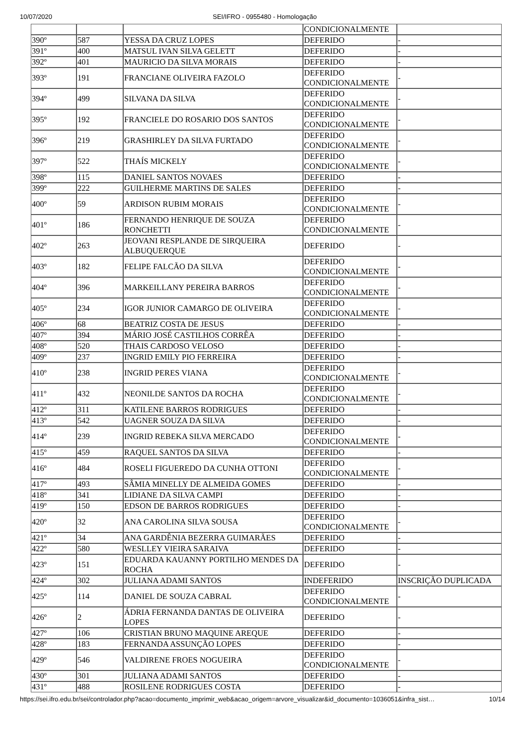10/07/2020 SEI/IFRO - 0955480 - Homologação
| | | | CONDICIONALMENTE | |
| 390º | 587 | YESSA DA CRUZ LOPES | DEFERIDO | - |
| 391º | 400 | MATSUL IVAN SILVA GELETT | DEFERIDO | - |
| 392º | 401 | MAURICIO DA SILVA MORAIS | DEFERIDO | - |
| 393º | 191 | FRANCIANE OLIVEIRA FAZOLO | DEFERIDO CONDICIONALMENTE | - |
| 394º | 499 | SILVANA DA SILVA | DEFERIDO CONDICIONALMENTE | - |
| 395º | 192 | FRANCIELE DO ROSARIO DOS SANTOS | DEFERIDO CONDICIONALMENTE | - |
| 396º | 219 | GRASHIRLEY DA SILVA FURTADO | DEFERIDO CONDICIONALMENTE | - |
| 397º | 522 | THAÍS MICKELY | DEFERIDO CONDICIONALMENTE | - |
| 398º | 115 | DANIEL SANTOS NOVAES | DEFERIDO | - |
| 399º | 222 | GUILHERME MARTINS DE SALES | DEFERIDO | - |
| 400º | 59 | ARDISON RUBIM MORAIS | DEFERIDO CONDICIONALMENTE | - |
| 401º | 186 | FERNANDO HENRIQUE DE SOUZA RONCHETTI | DEFERIDO CONDICIONALMENTE | - |
| 402º | 263 | JEOVANI RESPLANDE DE SIRQUEIRA ALBUQUERQUE | DEFERIDO | - |
| 403º | 182 | FELIPE FALCÃO DA SILVA | DEFERIDO CONDICIONALMENTE | - |
| 404º | 396 | MARKEILLANY PEREIRA BARROS | DEFERIDO CONDICIONALMENTE | - |
| 405º | 234 | IGOR JUNIOR CAMARGO DE OLIVEIRA | DEFERIDO CONDICIONALMENTE | - |
| 406º | 68 | BEATRIZ COSTA DE JESUS | DEFERIDO | - |
| 407º | 394 | MÁRIO JOSÉ CASTILHOS CORRÊA | DEFERIDO | - |
| 408º | 520 | THAIS CARDOSO VELOSO | DEFERIDO | - |
| 409º | 237 | INGRID EMILY PIO FERREIRA | DEFERIDO | - |
| 410º | 238 | INGRID PERES VIANA | DEFERIDO CONDICIONALMENTE | - |
| 411º | 432 | NEONILDE SANTOS DA ROCHA | DEFERIDO CONDICIONALMENTE | - |
| 412º | 311 | KATILENE BARROS RODRIGUES | DEFERIDO | - |
| 413º | 542 | UAGNER SOUZA DA SILVA | DEFERIDO | - |
| 414º | 239 | INGRID REBEKA SILVA MERCADO | DEFERIDO CONDICIONALMENTE | - |
| 415º | 459 | RAQUEL SANTOS DA SILVA | DEFERIDO | - |
| 416º | 484 | ROSELI FIGUEREDO DA CUNHA OTTONI | DEFERIDO CONDICIONALMENTE | - |
| 417º | 493 | SÂMIA MINELLY DE ALMEIDA GOMES | DEFERIDO | - |
| 418º | 341 | LIDIANE DA SILVA CAMPI | DEFERIDO | - |
| 419º | 150 | EDSON DE BARROS RODRIGUES | DEFERIDO | - |
| 420º | 32 | ANA CAROLINA SILVA SOUSA | DEFERIDO CONDICIONALMENTE | - |
| 421º | 34 | ANA GARDÊNIA BEZERRA GUIMARÃES | DEFERIDO | - |
| 422º | 580 | WESLLEY VIEIRA SARAIVA | DEFERIDO | - |
| 423º | 151 | EDUARDA KAUANNY PORTILHO MENDES DA ROCHA | DEFERIDO | - |
| 424º | 302 | JULIANA ADAMI SANTOS | INDEFERIDO | INSCRIÇÃO DUPLICADA |
| 425º | 114 | DANIEL DE SOUZA CABRAL | DEFERIDO CONDICIONALMENTE | - |
| 426º | 2 | ÁDRIA FERNANDA DANTAS DE OLIVEIRA LOPES | DEFERIDO | - |
| 427º | 106 | CRISTIAN BRUNO MAQUINE AREQUE | DEFERIDO | - |
| 428º | 183 | FERNANDA ASSUNÇÃO LOPES | DEFERIDO | - |
| 429º | 546 | VALDIRENE FROES NOGUEIRA | DEFERIDO CONDICIONALMENTE | - |
| 430º | 301 | JULIANA ADAMI SANTOS | DEFERIDO | - |
| 431º | 488 | ROSILENE RODRIGUES COSTA | DEFERIDO | - |
https://sei.ifro.edu.br/sei/controlador.php?acao=documento_imprimir_web&acao_origem=arvore_visualizar&id_documento=1036051&infra_sist… 10/14